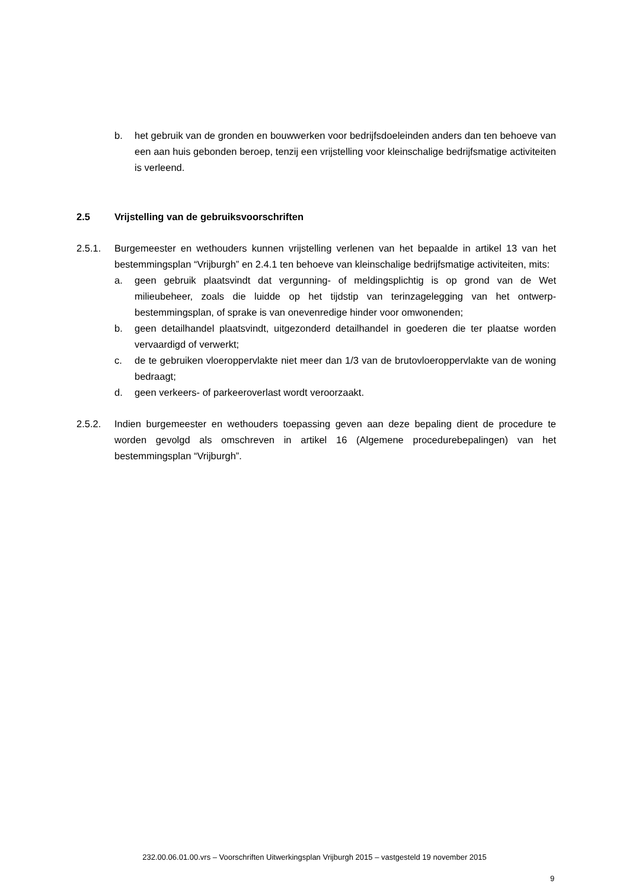b. het gebruik van de gronden en bouwwerken voor bedrijfsdoeleinden anders dan ten behoeve van een aan huis gebonden beroep, tenzij een vrijstelling voor kleinschalige bedrijfsmatige activiteiten is verleend.
2.5 Vrijstelling van de gebruiksvoorschriften
2.5.1. Burgemeester en wethouders kunnen vrijstelling verlenen van het bepaalde in artikel 13 van het bestemmingsplan “Vrijburgh” en 2.4.1 ten behoeve van kleinschalige bedrijfsmatige activiteiten, mits:
a. geen gebruik plaatsvindt dat vergunning- of meldingsplichtig is op grond van de Wet milieubeheer, zoals die luidde op het tijdstip van terinzagelegging van het ontwerp-bestemmingsplan, of sprake is van onevenredige hinder voor omwonenden;
b. geen detailhandel plaatsvindt, uitgezonderd detailhandel in goederen die ter plaatse worden vervaardigd of verwerkt;
c. de te gebruiken vloeroppervlakte niet meer dan 1/3 van de brutovloeroppervlakte van de woning bedraagt;
d. geen verkeers- of parkeeroverlast wordt veroorzaakt.
2.5.2. Indien burgemeester en wethouders toepassing geven aan deze bepaling dient de procedure te worden gevolgd als omschreven in artikel 16 (Algemene procedurebepalingen) van het bestemmingsplan “Vrijburgh”.
232.00.06.01.00.vrs – Voorschriften Uitwerkingsplan Vrijburgh 2015 – vastgesteld 19 november 2015
9